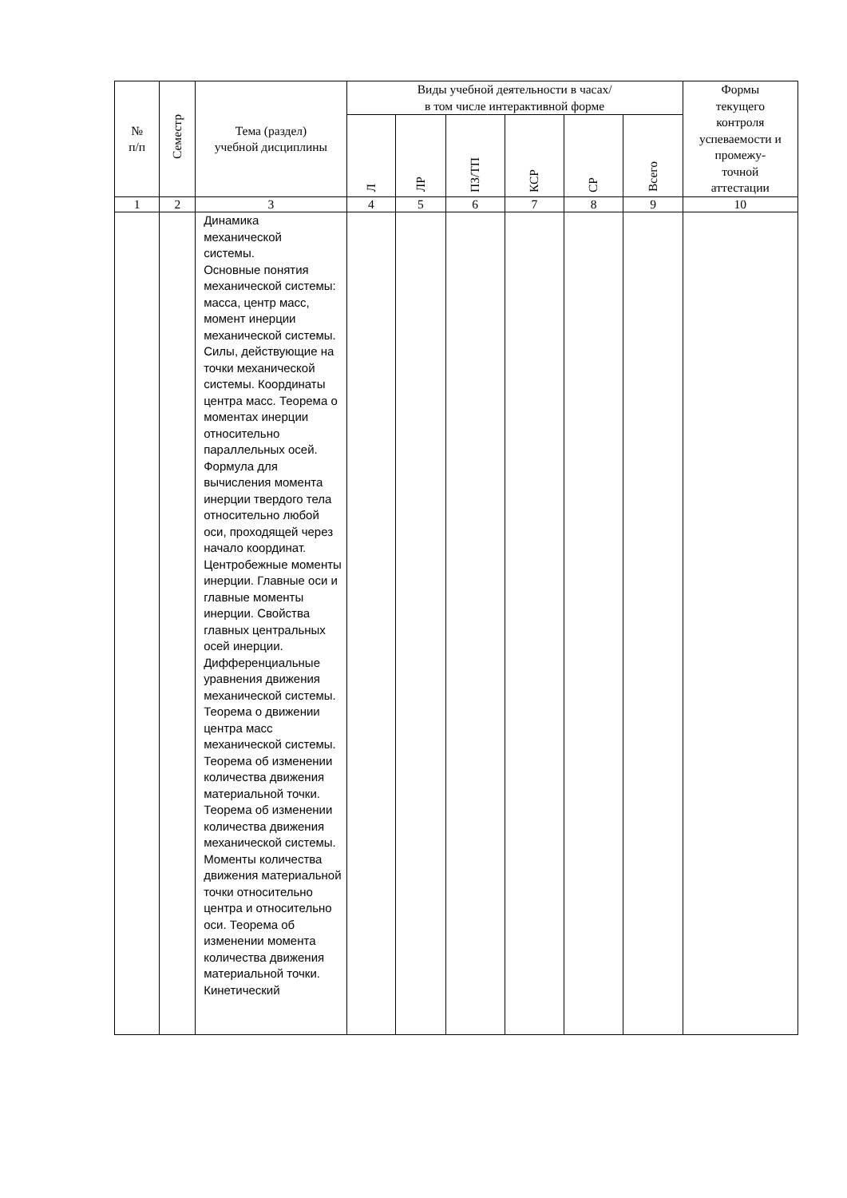| № п/п | Семестр | Тема (раздел) учебной дисциплины | Виды учебной деятельности в часах/ в том числе интерактивной форме | | | | | | Формы текущего контроля успеваемости и промежу- точной аттестации |
| --- | --- | --- | --- | --- | --- | --- | --- | --- | --- |
| | | | Л | ЛР | ПЗ/ТП | КСР | СР | Всего | |
| 1 | 2 | 3 | 4 | 5 | 6 | 7 | 8 | 9 | 10 |
| | | Динамика механической системы. Основные понятия механической системы: масса, центр масс, момент инерции механической системы. Силы, действующие на точки механической системы. Координаты центра масс. Теорема о моментах инерции относительно параллельных осей. Формула для вычисления момента инерции твердого тела относительно любой оси, проходящей через начало координат. Центробежные моменты инерции. Главные оси и главные моменты инерции. Свойства главных центральных осей инерции. Дифференциальные уравнения движения механической системы. Теорема о движении центра масс механической системы. Теорема об изменении количества движения материальной точки. Теорема об изменении количества движения механической системы. Моменты количества движения материальной точки относительно центра и относительно оси. Теорема об изменении момента количества движения материальной точки. Кинетический | | | | | | | |